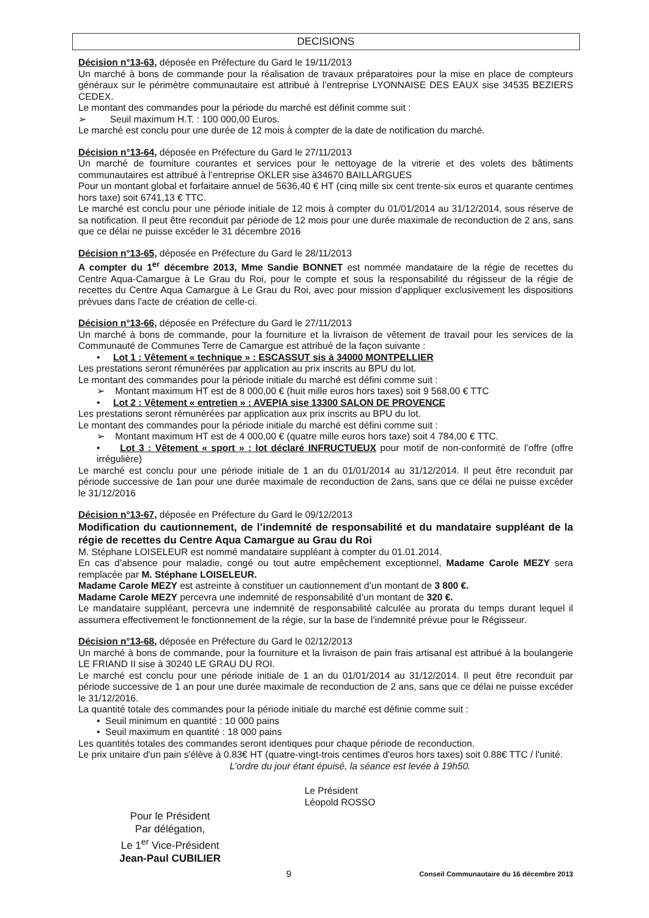DECISIONS
Décision n°13-63, déposée en Préfecture du Gard le 19/11/2013
Un marché à bons de commande pour la réalisation de travaux préparatoires pour la mise en place de compteurs généraux sur le périmètre communautaire est attribué à l’entreprise LYONNAISE DES EAUX sise 34535 BEZIERS CEDEX.
Le montant des commandes pour la période du marché est définit comme suit :
➢ Seuil maximum H.T. : 100 000,00 Euros.
Le marché est conclu pour une durée de 12 mois à compter de la date de notification du marché.
Décision n°13-64, déposée en Préfecture du Gard le 27/11/2013
Un marché de fourniture courantes et services pour le nettoyage de la vitrerie et des volets des bâtiments communautaires est attribué à l’entreprise OKLER sise à34670 BAILLARGUES
Pour un montant global et forfaitaire annuel de 5636,40 € HT (cinq mille six cent trente-six euros et quarante centimes hors taxe) soit 6741,13 € TTC.
Le marché est conclu pour une période initiale de 12 mois à compter du 01/01/2014 au 31/12/2014, sous réserve de sa notification. Il peut être reconduit par période de 12 mois pour une durée maximale de reconduction de 2 ans, sans que ce délai ne puisse excéder le 31 décembre 2016
Décision n°13-65, déposée en Préfecture du Gard le 28/11/2013
A compter du 1<sup>er</sup> décembre 2013, Mme Sandie BONNET est nommée mandataire de la régie de recettes du Centre Aqua-Camargue à Le Grau du Roi, pour le compte et sous la responsabilité du régisseur de la régie de recettes du Centre Aqua Camargue à Le Grau du Roi, avec pour mission d’appliquer exclusivement les dispositions prévues dans l'acte de création de celle-ci.
Décision n°13-66, déposée en Préfecture du Gard le 27/11/2013
Un marché à bons de commande, pour la fourniture et la livraison de vêtement de travail pour les services de la Communauté de Communes Terre de Camargue est attribué de la façon suivante :
• Lot 1 : Vêtement « technique » : ESCASSUT sis à 34000 MONTPELLIER
Les prestations seront rémunérées par application au prix inscrits au BPU du lot.
Le montant des commandes pour la période initiale du marché est défini comme suit :
➢ Montant maximum HT est de 8 000,00 € (huit mille euros hors taxes) soit 9 568,00 € TTC
• Lot 2 : Vêtement « entretien » : AVEPIA sise 13300 SALON DE PROVENCE
Les prestations seront rémunérées par application aux prix inscrits au BPU du lot.
Le montant des commandes pour la période initiale du marché est défini comme suit :
➢ Montant maximum HT est de 4 000,00 € (quatre mille euros hors taxe) soit 4 784,00 € TTC.
• Lot 3 : Vêtement « sport » : lot déclaré INFRUCTUEUX pour motif de non-conformité de l’offre (offre irrégulière)
Le marché est conclu pour une période initiale de 1 an du 01/01/2014 au 31/12/2014. Il peut être reconduit par période successive de 1an pour une durée maximale de reconduction de 2ans, sans que ce délai ne puisse excéder le 31/12/2016
Décision n°13-67, déposée en Préfecture du Gard le 09/12/2013
Modification du cautionnement, de l’indemnité de responsabilité et du mandataire suppléant de la régie de recettes du Centre Aqua Camargue au Grau du Roi
M. Stéphane LOISELEUR est nommé mandataire suppléant à compter du 01.01.2014.
En cas d’absence pour maladie, congé ou tout autre empêchement exceptionnel, Madame Carole MEZY sera remplacée par M. Stéphane LOISELEUR.
Madame Carole MEZY est astreinte à constituer un cautionnement d’un montant de 3 800 €.
Madame Carole MEZY percevra une indemnité de responsabilité d’un montant de 320 €.
Le mandataire suppléant, percevra une indemnité de responsabilité calculée au prorata du temps durant lequel il assumera effectivement le fonctionnement de la régie, sur la base de l’indemnité prévue pour le Régisseur.
Décision n°13-68, déposée en Préfecture du Gard le 02/12/2013
Un marché à bons de commande, pour la fourniture et la livraison de pain frais artisanal est attribué à la boulangerie LE FRIAND II sise à 30240 LE GRAU DU ROI.
Le marché est conclu pour une période initiale de 1 an du 01/01/2014 au 31/12/2014. Il peut être reconduit par période successive de 1 an pour une durée maximale de reconduction de 2 ans, sans que ce délai ne puisse excéder le 31/12/2016.
La quantité totale des commandes pour la période initiale du marché est définie comme suit :
• Seuil minimum en quantité : 10 000 pains
• Seuil maximum en quantité : 18 000 pains
Les quantités totales des commandes seront identiques pour chaque période de reconduction.
Le prix unitaire d'un pain s'élève à 0.83€ HT (quatre-vingt-trois centimes d'euros hors taxes) soit 0.88€ TTC / l'unité.
L’ordre du jour étant épuisé, la séance est levée à 19h50.
Pour le Président
Par délégation,
Le 1<sup>er</sup> Vice-Président
Jean-Paul CUBILIER
Le Président
Léopold ROSSO
9 Conseil Communautaire du 16 décembre 2013